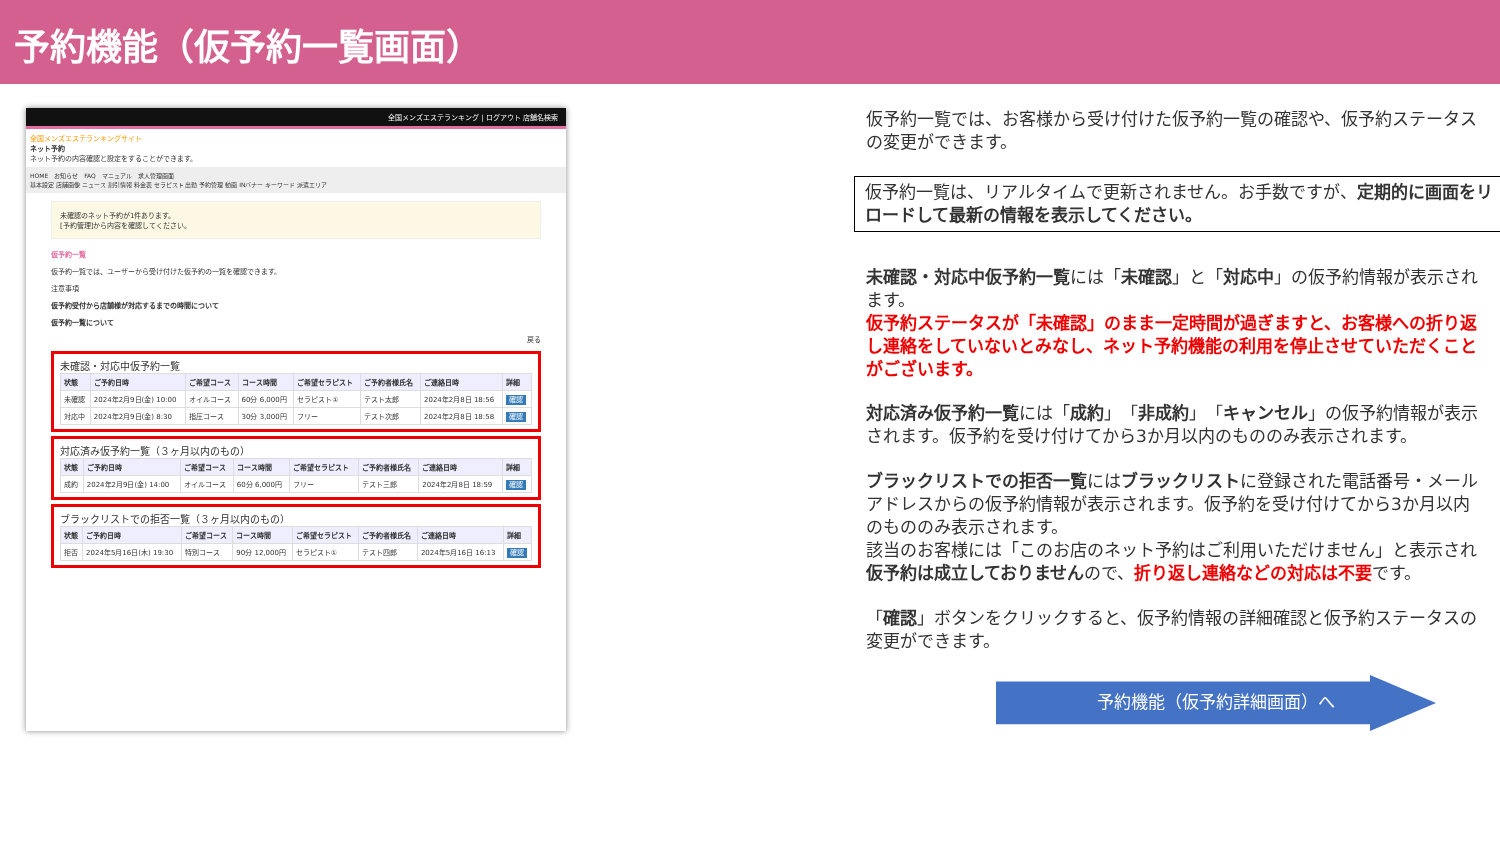予約機能（仮予約一覧画面）
全国メンズエステランキング | ログアウト 店舗名検索
全国メンズエステランキングサイト
ネット予約
ネット予約の内容確認と設定をすることができます。
HOME　お知らせ　FAQ　マニュアル　求人管理画面
基本設定 店舗画像 ニュース 割引情報 料金表 セラピスト 出勤 予約管理 動画 INバナー キーワード 派遣エリア
未確認のネット予約が1件あります。
[予約管理]から内容を確認してください。
仮予約一覧
仮予約一覧では、ユーザーから受け付けた仮予約の一覧を確認できます。
注意事項
仮予約受付から店舗様が対応するまでの時間について
仮予約一覧について
戻る
未確認・対応中仮予約一覧
| 状態 | ご予約日時 | ご希望コース | コース時間 | ご希望セラピスト | ご予約者様氏名 | ご連絡日時 | 詳細 |
| --- | --- | --- | --- | --- | --- | --- | --- |
| 未確認 | 2024年2月9日(金) 10:00 | オイルコース | 60分 6,000円 | セラピスト① | テスト太郎 | 2024年2月8日 18:56 | 確認 |
| 対応中 | 2024年2月9日(金) 8:30 | 指圧コース | 30分 3,000円 | フリー | テスト次郎 | 2024年2月8日 18:58 | 確認 |
対応済み仮予約一覧（３ヶ月以内のもの）
| 状態 | ご予約日時 | ご希望コース | コース時間 | ご希望セラピスト | ご予約者様氏名 | ご連絡日時 | 詳細 |
| --- | --- | --- | --- | --- | --- | --- | --- |
| 成約 | 2024年2月9日(金) 14:00 | オイルコース | 60分 6,000円 | フリー | テスト三郎 | 2024年2月8日 18:59 | 確認 |
ブラックリストでの拒否一覧（３ヶ月以内のもの）
| 状態 | ご予約日時 | ご希望コース | コース時間 | ご希望セラピスト | ご予約者様氏名 | ご連絡日時 | 詳細 |
| --- | --- | --- | --- | --- | --- | --- | --- |
| 拒否 | 2024年5月16日(木) 19:30 | 特別コース | 90分 12,000円 | セラピスト① | テスト四郎 | 2024年5月16日 16:13 | 確認 |
仮予約一覧では、お客様から受け付けた仮予約一覧の確認や、仮予約ステータスの変更ができます。
仮予約一覧は、リアルタイムで更新されません。お手数ですが、定期的に画面をリロードして最新の情報を表示してください。
未確認・対応中仮予約一覧には「未確認」と「対応中」の仮予約情報が表示されます。
仮予約ステータスが「未確認」のまま一定時間が過ぎますと、お客様への折り返し連絡をしていないとみなし、ネット予約機能の利用を停止させていただくことがございます。
対応済み仮予約一覧には「成約」「非成約」「キャンセル」の仮予約情報が表示されます。仮予約を受け付けてから3か月以内のもののみ表示されます。
ブラックリストでの拒否一覧にはブラックリストに登録された電話番号・メールアドレスからの仮予約情報が表示されます。仮予約を受け付けてから3か月以内のもののみ表示されます。
該当のお客様には「このお店のネット予約はご利用いただけません」と表示され仮予約は成立しておりませんので、折り返し連絡などの対応は不要です。
「確認」ボタンをクリックすると、仮予約情報の詳細確認と仮予約ステータスの変更ができます。
予約機能（仮予約詳細画面）へ